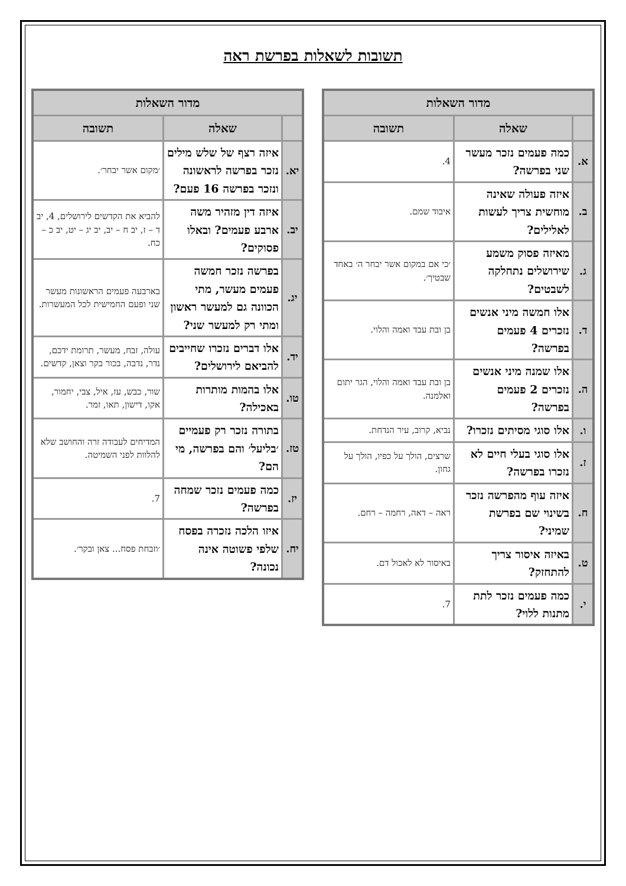תשובות לשאלות בפרשת ראה
| מדור השאלות | | |
| --- | --- | --- |
| | שאלה | תשובה |
| א. | כמה פעמים נזכר מעשר שני בפרשה? | 4. |
| ב. | איזה פעולה שאינה מוחשית צריך לעשות לאלילים? | איבוד שמם. |
| ג. | מאיזה פסוק משמע שירושלים נתחלקה לשבטים? | ׳כי אם במקום אשר יבחר ה׳ באחד שבטיך׳. |
| ד. | אלו חמשה מיני אנשים נזכרים 4 פעמים בפרשה? | בן ובת עבד ואמה והלוי. |
| ה. | אלו שמנה מיני אנשים נזכרים 2 פעמים בפרשה? | בן ובת עבד ואמה והלוי, הגר יתום ואלמנה. |
| ו. | אלו סוגי מסיתים נזכרו? | נביא, קרוב, עיר הנדחת. |
| ז. | אלו סוגי בעלי חיים לא נזכרו בפרשה? | שרצים, הולך על כפיו, הולך על גחון. |
| ח. | איזה עוף מהפרשה נזכר בשינוי שם בפרשת שמיני? | ראה – דאה, רחמה – רחם. |
| ט. | באיזה איסור צריך להתחזק? | באיסור לא לאכול דם. |
| י. | כמה פעמים נזכר לתת מתנות ללוי? | 7. |
| מדור השאלות | | |
| --- | --- | --- |
| | שאלה | תשובה |
| יא. | איזה רצף של שלש מילים נזכר בפרשה לראשונה ונזכר בפרשה 16 פעם? | ׳מקום אשר יבחר׳. |
| יב. | איזה דין מזהיר משה ארבע פעמים? ובאלו פסוקים? | להביא את הקדשים לירושלים, 4, יב ד – ז, יב ח – יב, יב יג – יט, יב כ – כח. |
| יג. | בפרשה נזכר חמשה פעמים מעשר, מתי הכוונה גם למעשר ראשון ומתי רק למעשר שני? | בארבעה פעמים הראשונות מעשר שני ופעם החמישית לכל המעשרות. |
| יד. | אלו דברים נזכרו שחייבים להביאם לירושלים? | עולה, זבח, מעשר, תרומת ידכם, נדר, נדבה, בכור בקר וצאן, קדשים. |
| טו. | אלו בהמות מותרות באכילה? | שור, כבש, עז, איל, צבי, יחמור, אקו, דישון, תאו, זמר. |
| טז. | בתורה נזכר רק פעמיים ׳בליעל׳ והם בפרשה, מי הם? | המדיחים לעבודה זרה והחושב שלא להלוות לפני השמיטה. |
| יז. | כמה פעמים נזכר שמחה בפרשה? | 7. |
| יח. | איזו הלכה נזכרה בפסח שלפי פשוטה אינה נכונה? | ׳וזבחת פסח... צאן ובקר׳. |